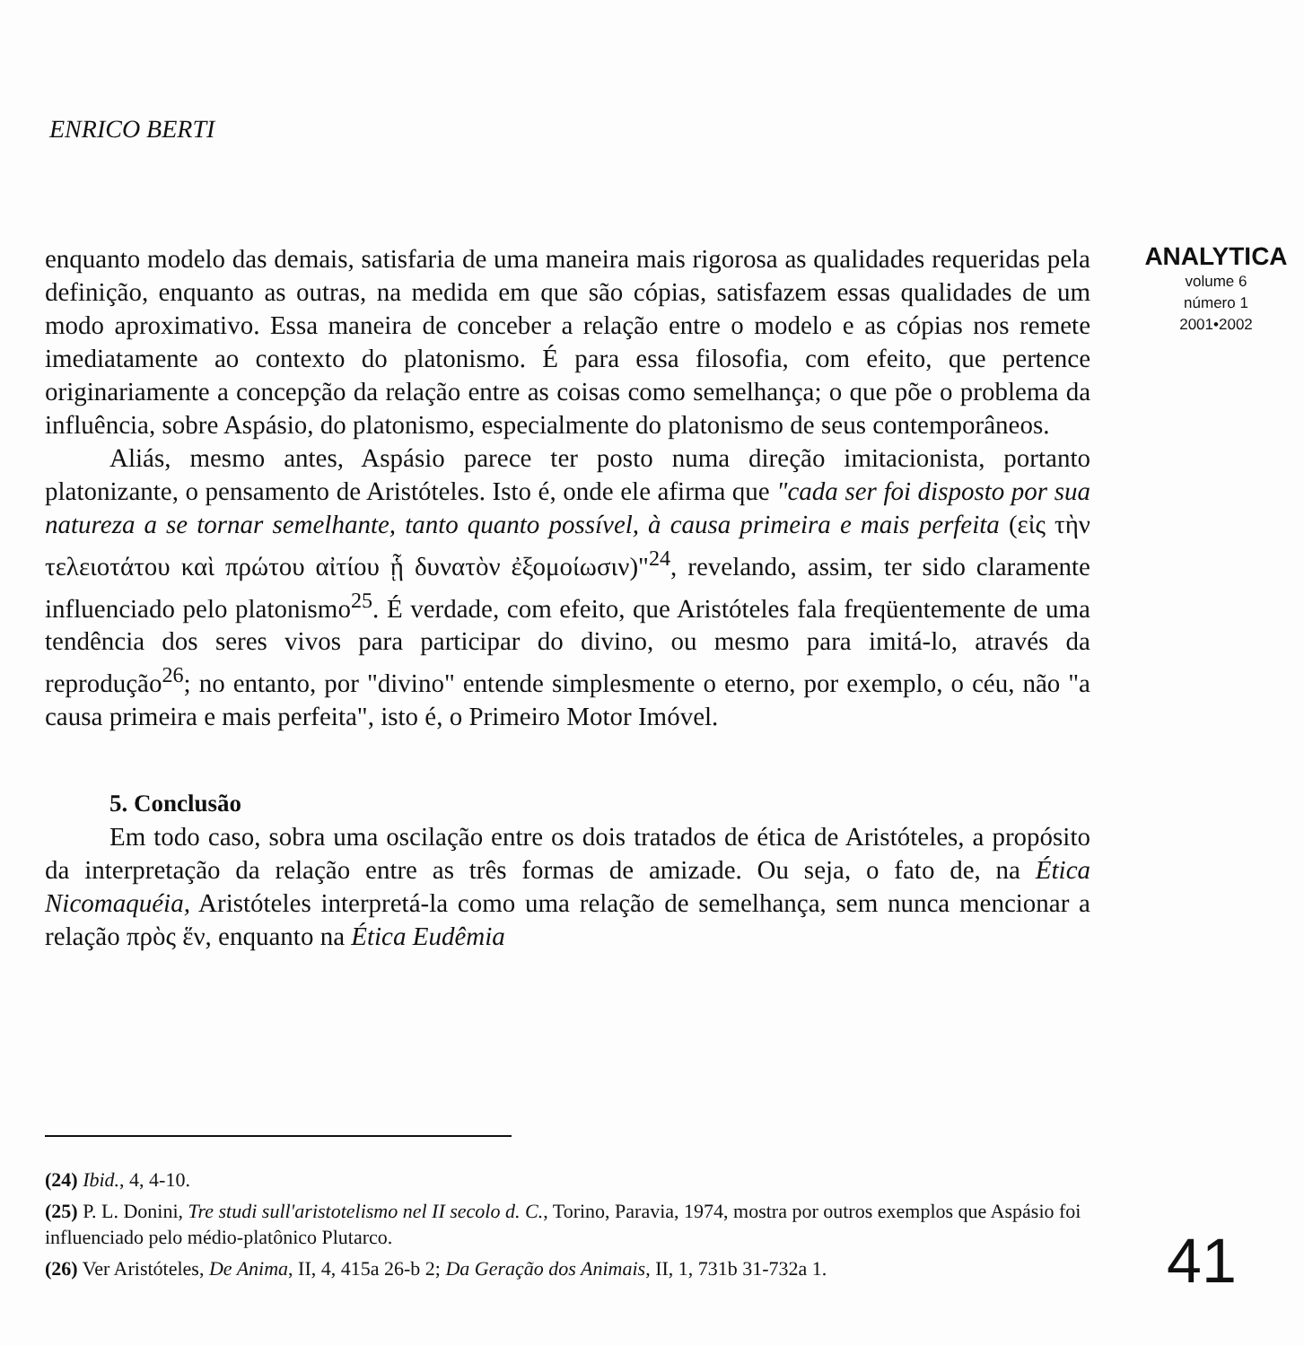ENRICO BERTI
enquanto modelo das demais, satisfaria de uma maneira mais rigorosa as qualidades requeridas pela definição, enquanto as outras, na medida em que são cópias, satisfazem essas qualidades de um modo aproximativo. Essa maneira de conceber a relação entre o modelo e as cópias nos remete imediatamente ao contexto do platonismo. É para essa filosofia, com efeito, que pertence originariamente a concepção da relação entre as coisas como semelhança; o que põe o problema da influência, sobre Aspásio, do platonismo, especialmente do platonismo de seus contemporâneos.
Aliás, mesmo antes, Aspásio parece ter posto numa direção imitacionista, portanto platonizante, o pensamento de Aristóteles. Isto é, onde ele afirma que "cada ser foi disposto por sua natureza a se tornar semelhante, tanto quanto possível, à causa primeira e mais perfeita (εἰς τὴν τελειοτάτου καὶ πρώτου αἰτίου ᾗ δυνατὸν ἐξομοίωσιν)"<sup>24</sup>, revelando, assim, ter sido claramente influenciado pelo platonismo<sup>25</sup>. É verdade, com efeito, que Aristóteles fala freqüentemente de uma tendência dos seres vivos para participar do divino, ou mesmo para imitá-lo, através da reprodução<sup>26</sup>; no entanto, por "divino" entende simplesmente o eterno, por exemplo, o céu, não "a causa primeira e mais perfeita", isto é, o Primeiro Motor Imóvel.
5. Conclusão
Em todo caso, sobra uma oscilação entre os dois tratados de ética de Aristóteles, a propósito da interpretação da relação entre as três formas de amizade. Ou seja, o fato de, na Ética Nicomaquéia, Aristóteles interpretá-la como uma relação de semelhança, sem nunca mencionar a relação πρὸς ἕν, enquanto na Ética Eudêmia
ANALYTICA
volume 6
número 1
2001•2002
(24) Ibid., 4, 4-10.
(25) P. L. Donini, Tre studi sull'aristotelismo nel II secolo d. C., Torino, Paravia, 1974, mostra por outros exemplos que Aspásio foi influenciado pelo médio-platônico Plutarco.
(26) Ver Aristóteles, De Anima, II, 4, 415a 26-b 2; Da Geração dos Animais, II, 1, 731b 31-732a 1.
41